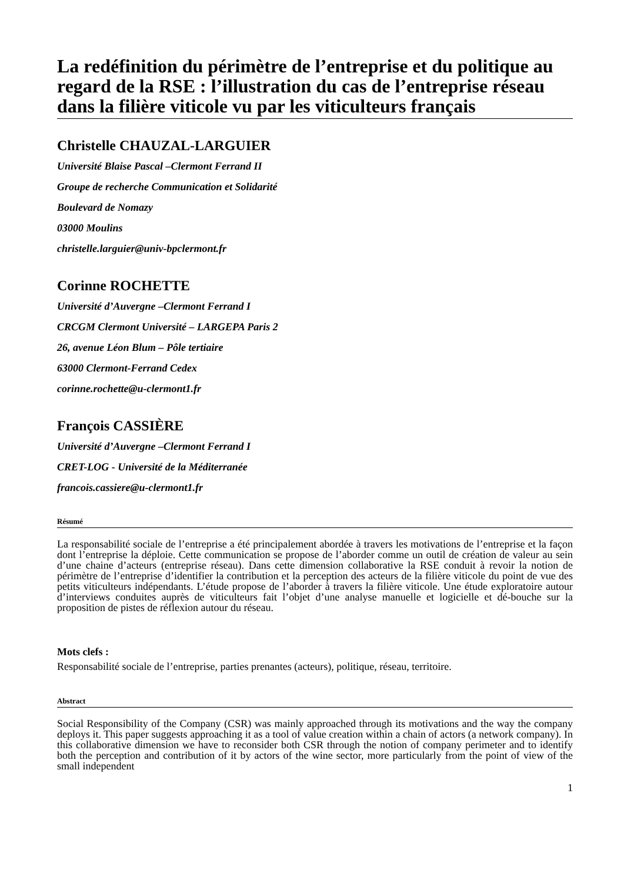La redéfinition du périmètre de l’entreprise et du politique au regard de la RSE : l’illustration du cas de l’entreprise réseau dans la filière viticole vu par les viticulteurs français
Christelle CHAUZAL-LARGUIER
Université Blaise Pascal –Clermont Ferrand II
Groupe de recherche Communication et Solidarité
Boulevard de Nomazy
03000 Moulins
christelle.larguier@univ-bpclermont.fr
Corinne ROCHETTE
Université d’Auvergne –Clermont Ferrand I
CRCGM Clermont Université – LARGEPA Paris 2
26, avenue Léon Blum – Pôle tertiaire
63000 Clermont-Ferrand Cedex
corinne.rochette@u-clermont1.fr
François CASSIÈRE
Université d’Auvergne –Clermont Ferrand I
CRET-LOG - Université de la Méditerranée
francois.cassiere@u-clermont1.fr
Résumé
La responsabilité sociale de l’entreprise a été principalement abordée à travers les motivations de l’entreprise et la façon dont l’entreprise la déploie. Cette communication se propose de l’aborder comme un outil de création de valeur au sein d’une chaine d’acteurs (entreprise réseau). Dans cette dimension collaborative la RSE conduit à revoir la notion de périmètre de l’entreprise d’identifier la contribution et la perception des acteurs de la filière viticole du point de vue des petits viticulteurs indépendants. L’étude propose de l’aborder à travers la filière viticole. Une étude exploratoire autour d’interviews conduites auprès de viticulteurs fait l’objet d’une analyse manuelle et logicielle et dé-bouche sur la proposition de pistes de réflexion autour du réseau.
Mots clefs :
Responsabilité sociale de l’entreprise, parties prenantes (acteurs), politique, réseau, territoire.
Abstract
Social Responsibility of the Company (CSR) was mainly approached through its motivations and the way the company deploys it. This paper suggests approaching it as a tool of value creation within a chain of actors (a network company). In this collaborative dimension we have to reconsider both CSR through the notion of company perimeter and to identify both the perception and contribution of it by actors of the wine sector, more particularly from the point of view of the small independent
1